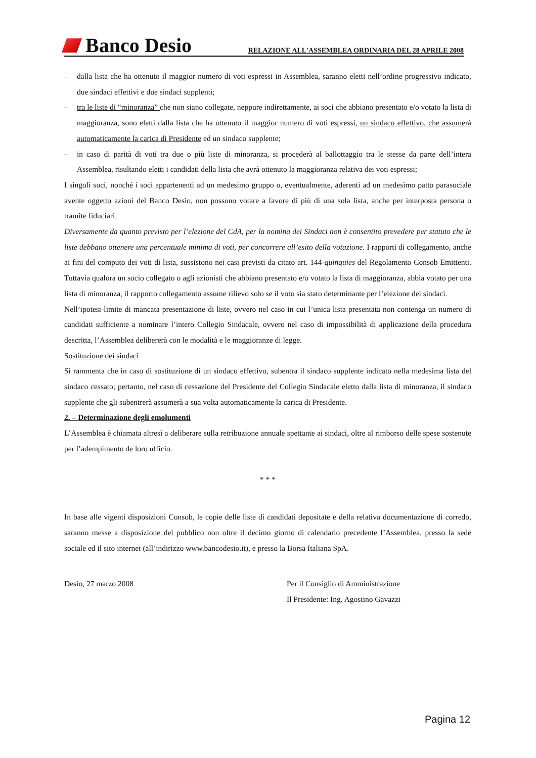Banco Desio
RELAZIONE ALL'ASSEMBLEA ORDINARIA DEL 28 APRILE 2008
– dalla lista che ha ottenuto il maggior numero di voti espressi in Assemblea, saranno eletti nell’ordine progressivo indicato, due sindaci effettivi e due sindaci supplenti;
– tra le liste di “minoranza” che non siano collegate, neppure indirettamente, ai soci che abbiano presentato e/o votato la lista di maggioranza, sono eletti dalla lista che ha ottenuto il maggior numero di voti espressi, un sindaco effettivo, che assumerà automaticamente la carica di Presidente ed un sindaco supplente;
– in caso di parità di voti tra due o più liste di minoranza, si procederà al ballottaggio tra le stesse da parte dell’intera Assemblea, risultando eletti i candidati della lista che avrà ottenuto la maggioranza relativa dei voti espressi;
I singoli soci, nonché i soci appartenenti ad un medesimo gruppo o, eventualmente, aderenti ad un medesimo patto parasociale avente oggetto azioni del Banco Desio, non possono votare a favore di più di una sola lista, anche per interposta persona o tramite fiduciari.
Diversamente da quanto previsto per l’elezione del CdA, per la nomina dei Sindaci non è consentito prevedere per statuto che le liste debbano ottenere una percentuale minima di voti, per concorrere all’esito della votazione. I rapporti di collegamento, anche ai fini del computo dei voti di lista, sussistono nei casi previsti da citato art. 144-quinquies del Regolamento Consob Emittenti. Tuttavia qualora un socio collegato o agli azionisti che abbiano presentato e/o votato la lista di maggioranza, abbia votato per una lista di minoranza, il rapporto collegamento assume rilievo solo se il voto sia stato determinante per l’elezione dei sindaci.
Nell’ipotesi-limite di mancata presentazione di liste, ovvero nel caso in cui l’unica lista presentata non contenga un numero di candidati sufficiente a nominare l’intero Collegio Sindacale, ovvero nel caso di impossibilità di applicazione della procedura descritta, l’Assemblea delibererà con le modalità e le maggioranze di legge.
Sostituzione dei sindaci
Si rammenta che in caso di sostituzione di un sindaco effettivo, subentra il sindaco supplente indicato nella medesima lista del sindaco cessato; pertanto, nel caso di cessazione del Presidente del Collegio Sindacale eletto dalla lista di minoranza, il sindaco supplente che gli subentrerà assumerà a sua volta automaticamente la carica di Presidente.
2. – Determinazione degli emolumenti
L’Assemblea è chiamata altresì a deliberare sulla retribuzione annuale spettante ai sindaci, oltre al rimborso delle spese sostenute per l’adempimento de loro ufficio.
* * *
In base alle vigenti disposizioni Consob, le copie delle liste di candidati depositate e della relativa documentazione di corredo, saranno messe a disposizione del pubblico non oltre il decimo giorno di calendario precedente l’Assemblea, presso la sede sociale ed il sito internet (all’indirizzo www.bancodesio.it), e presso la Borsa Italiana SpA.
Desio, 27 marzo 2008 Per il Consiglio di Amministrazione
Il Presidente: Ing. Agostino Gavazzi
Pagina 12